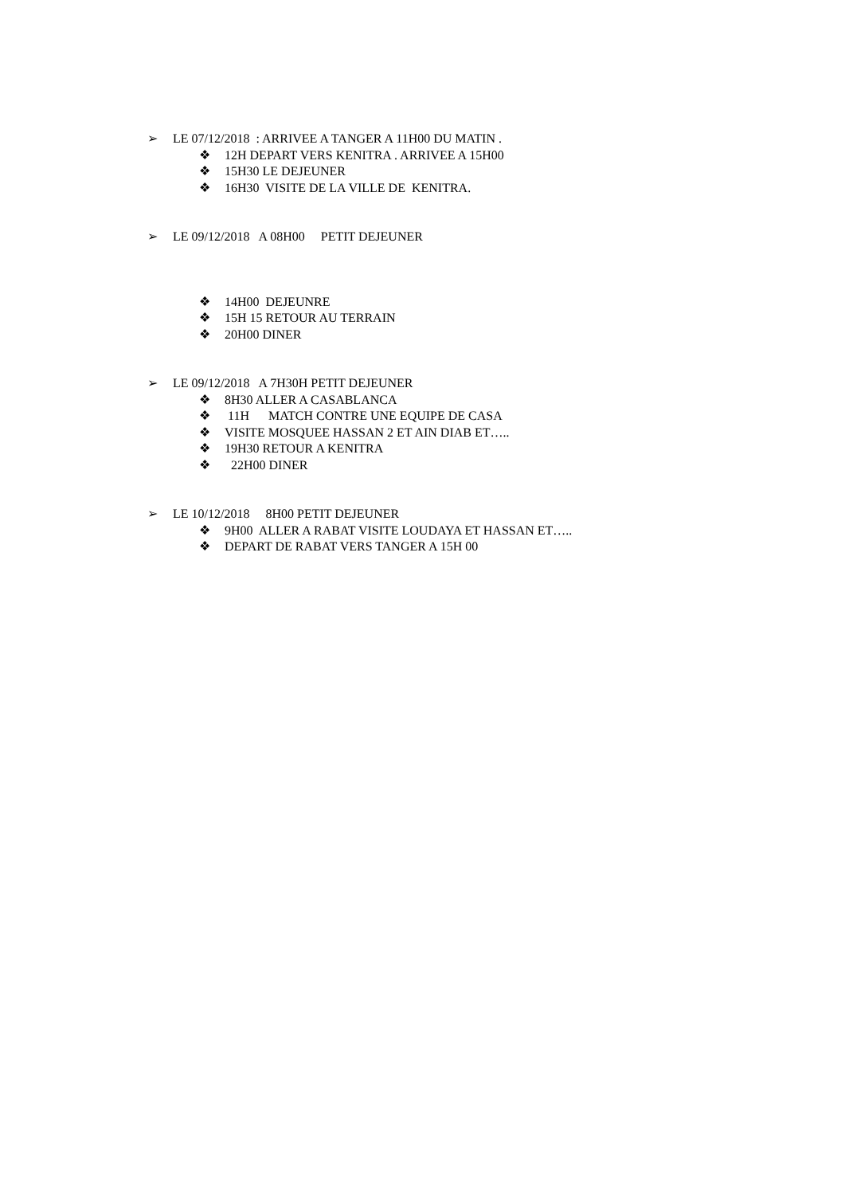➢ LE 07/12/2018 : ARRIVEE A TANGER A 11H00 DU MATIN .
❖ 12H DEPART VERS KENITRA . ARRIVEE A 15H00
❖ 15H30 LE DEJEUNER
❖ 16H30 VISITE DE LA VILLE DE KENITRA.
➢ LE 09/12/2018 A 08H00 PETIT DEJEUNER
❖ 14H00 DEJEUNRE
❖ 15H 15 RETOUR AU TERRAIN
❖ 20H00 DINER
➢ LE 09/12/2018 A 7H30H PETIT DEJEUNER
❖ 8H30 ALLER A CASABLANCA
❖ 11H MATCH CONTRE UNE EQUIPE DE CASA
❖ VISITE MOSQUEE HASSAN 2 ET AIN DIAB ET…..
❖ 19H30 RETOUR A KENITRA
❖ 22H00 DINER
➢ LE 10/12/2018 8H00 PETIT DEJEUNER
❖ 9H00 ALLER A RABAT VISITE LOUDAYA ET HASSAN ET…..
❖ DEPART DE RABAT VERS TANGER A 15H 00